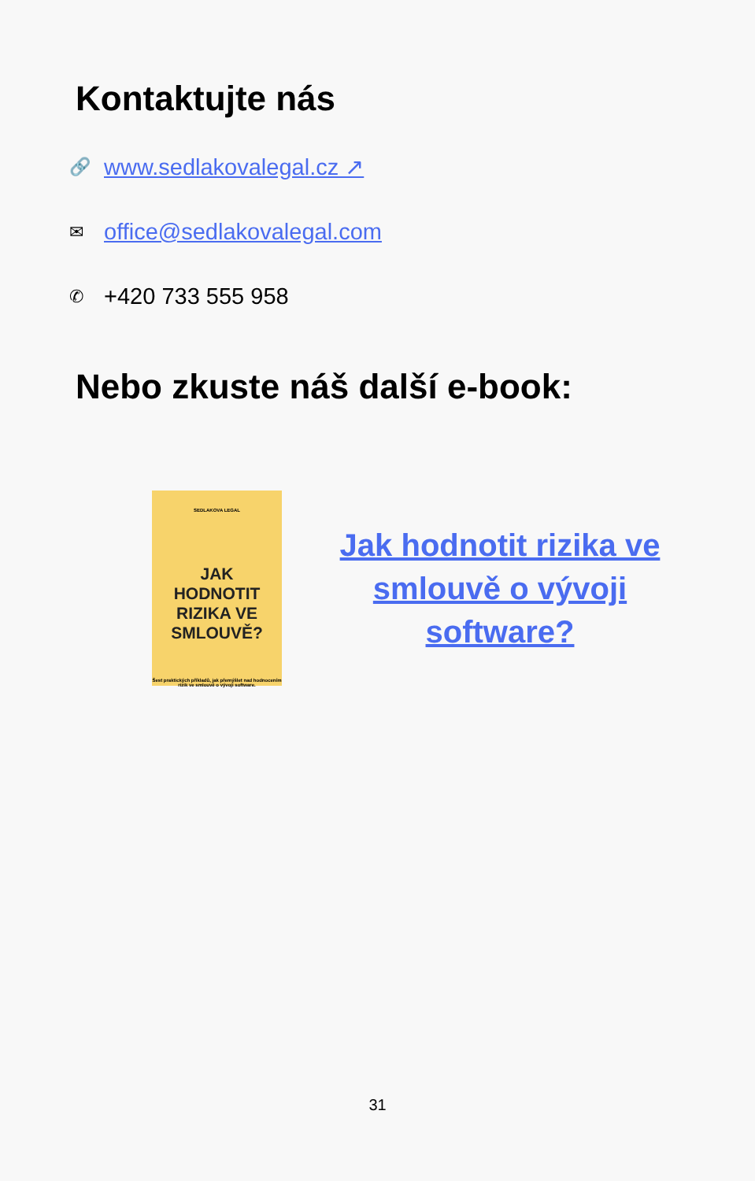Kontaktujte nás
🔗 www.sedlakovalegal.cz ↗
✉ office@sedlakovalegal.com
✆ +420 733 555 958
Nebo zkuste náš další e-book:
SEDLAKOVA LEGAL
JAK
HODNOTIT
RIZIKA VE
SMLOUVĚ?
Šest praktických příkladů, jak přemýšlet nad hodnocením rizik ve smlouvě o vývoji software.
Jak hodnotit rizika ve smlouvě o vývoji software?
31